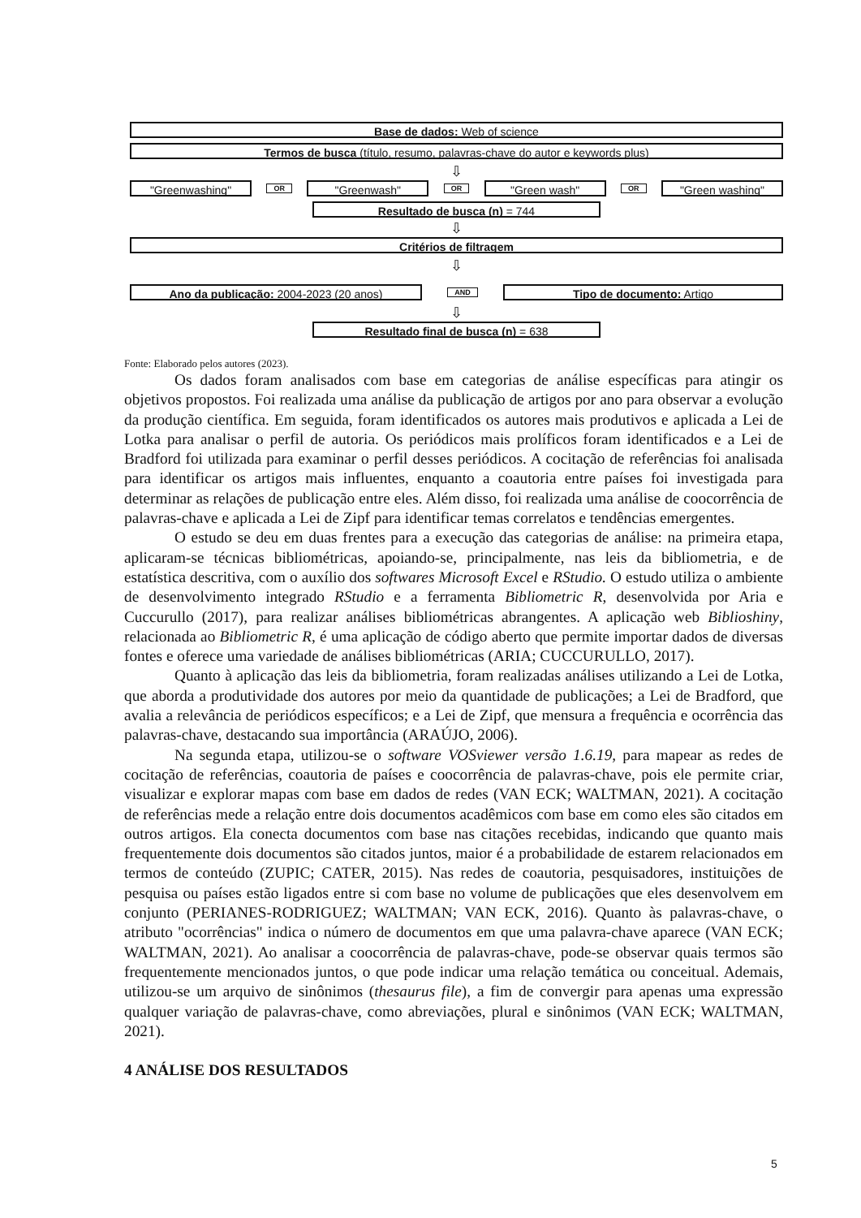Base de dados: Web of science
Termos de busca (título, resumo, palavras-chave do autor e keywords plus)
⇩
"Greenwashing"
OR
"Greenwash"
OR
"Green wash"
OR
"Green washing"
Resultado de busca (n) = 744
⇩
Critérios de filtragem
⇩
Ano da publicação: 2004-2023 (20 anos)
AND
Tipo de documento: Artigo
⇩
Resultado final de busca (n) = 638
Fonte: Elaborado pelos autores (2023).
Os dados foram analisados com base em categorias de análise específicas para atingir os objetivos propostos. Foi realizada uma análise da publicação de artigos por ano para observar a evolução da produção científica. Em seguida, foram identificados os autores mais produtivos e aplicada a Lei de Lotka para analisar o perfil de autoria. Os periódicos mais prolíficos foram identificados e a Lei de Bradford foi utilizada para examinar o perfil desses periódicos. A cocitação de referências foi analisada para identificar os artigos mais influentes, enquanto a coautoria entre países foi investigada para determinar as relações de publicação entre eles. Além disso, foi realizada uma análise de coocorrência de palavras-chave e aplicada a Lei de Zipf para identificar temas correlatos e tendências emergentes.
O estudo se deu em duas frentes para a execução das categorias de análise: na primeira etapa, aplicaram-se técnicas bibliométricas, apoiando-se, principalmente, nas leis da bibliometria, e de estatística descritiva, com o auxílio dos softwares Microsoft Excel e RStudio. O estudo utiliza o ambiente de desenvolvimento integrado RStudio e a ferramenta Bibliometric R, desenvolvida por Aria e Cuccurullo (2017), para realizar análises bibliométricas abrangentes. A aplicação web Biblioshiny, relacionada ao Bibliometric R, é uma aplicação de código aberto que permite importar dados de diversas fontes e oferece uma variedade de análises bibliométricas (ARIA; CUCCURULLO, 2017).
Quanto à aplicação das leis da bibliometria, foram realizadas análises utilizando a Lei de Lotka, que aborda a produtividade dos autores por meio da quantidade de publicações; a Lei de Bradford, que avalia a relevância de periódicos específicos; e a Lei de Zipf, que mensura a frequência e ocorrência das palavras-chave, destacando sua importância (ARAÚJO, 2006).
Na segunda etapa, utilizou-se o software VOSviewer versão 1.6.19, para mapear as redes de cocitação de referências, coautoria de países e coocorrência de palavras-chave, pois ele permite criar, visualizar e explorar mapas com base em dados de redes (VAN ECK; WALTMAN, 2021). A cocitação de referências mede a relação entre dois documentos acadêmicos com base em como eles são citados em outros artigos. Ela conecta documentos com base nas citações recebidas, indicando que quanto mais frequentemente dois documentos são citados juntos, maior é a probabilidade de estarem relacionados em termos de conteúdo (ZUPIC; CATER, 2015). Nas redes de coautoria, pesquisadores, instituições de pesquisa ou países estão ligados entre si com base no volume de publicações que eles desenvolvem em conjunto (PERIANES-RODRIGUEZ; WALTMAN; VAN ECK, 2016). Quanto às palavras-chave, o atributo "ocorrências" indica o número de documentos em que uma palavra-chave aparece (VAN ECK; WALTMAN, 2021). Ao analisar a coocorrência de palavras-chave, pode-se observar quais termos são frequentemente mencionados juntos, o que pode indicar uma relação temática ou conceitual. Ademais, utilizou-se um arquivo de sinônimos (thesaurus file), a fim de convergir para apenas uma expressão qualquer variação de palavras-chave, como abreviações, plural e sinônimos (VAN ECK; WALTMAN, 2021).
4 ANÁLISE DOS RESULTADOS
5